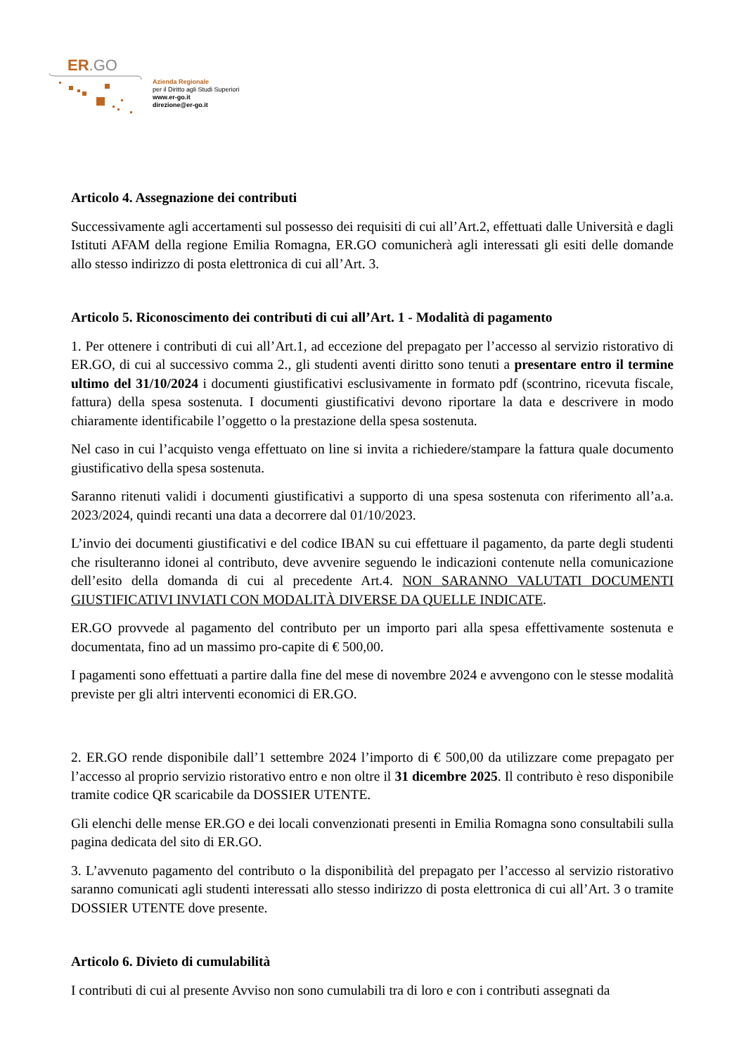ER.GO
Azienda Regionale
per il Diritto agli Studi Superiori
www.er-go.it
direzione@er-go.it
Articolo 4. Assegnazione dei contributi
Successivamente agli accertamenti sul possesso dei requisiti di cui all’Art.2, effettuati dalle Università e dagli Istituti AFAM della regione Emilia Romagna, ER.GO comunicherà agli interessati gli esiti delle domande allo stesso indirizzo di posta elettronica di cui all’Art. 3.
Articolo 5. Riconoscimento dei contributi di cui all’Art. 1 - Modalità di pagamento
1. Per ottenere i contributi di cui all’Art.1, ad eccezione del prepagato per l’accesso al servizio ristorativo di ER.GO, di cui al successivo comma 2., gli studenti aventi diritto sono tenuti a presentare entro il termine ultimo del 31/10/2024 i documenti giustificativi esclusivamente in formato pdf (scontrino, ricevuta fiscale, fattura) della spesa sostenuta. I documenti giustificativi devono riportare la data e descrivere in modo chiaramente identificabile l’oggetto o la prestazione della spesa sostenuta.
Nel caso in cui l’acquisto venga effettuato on line si invita a richiedere/stampare la fattura quale documento giustificativo della spesa sostenuta.
Saranno ritenuti validi i documenti giustificativi a supporto di una spesa sostenuta con riferimento all’a.a. 2023/2024, quindi recanti una data a decorrere dal 01/10/2023.
L’invio dei documenti giustificativi e del codice IBAN su cui effettuare il pagamento, da parte degli studenti che risulteranno idonei al contributo, deve avvenire seguendo le indicazioni contenute nella comunicazione dell’esito della domanda di cui al precedente Art.4. NON SARANNO VALUTATI DOCUMENTI GIUSTIFICATIVI INVIATI CON MODALITÀ DIVERSE DA QUELLE INDICATE.
ER.GO provvede al pagamento del contributo per un importo pari alla spesa effettivamente sostenuta e documentata, fino ad un massimo pro-capite di € 500,00.
I pagamenti sono effettuati a partire dalla fine del mese di novembre 2024 e avvengono con le stesse modalità previste per gli altri interventi economici di ER.GO.
2. ER.GO rende disponibile dall’1 settembre 2024 l’importo di € 500,00 da utilizzare come prepagato per l’accesso al proprio servizio ristorativo entro e non oltre il 31 dicembre 2025. Il contributo è reso disponibile tramite codice QR scaricabile da DOSSIER UTENTE.
Gli elenchi delle mense ER.GO e dei locali convenzionati presenti in Emilia Romagna sono consultabili sulla pagina dedicata del sito di ER.GO.
3. L’avvenuto pagamento del contributo o la disponibilità del prepagato per l’accesso al servizio ristorativo saranno comunicati agli studenti interessati allo stesso indirizzo di posta elettronica di cui all’Art. 3 o tramite DOSSIER UTENTE dove presente.
Articolo 6. Divieto di cumulabilità
I contributi di cui al presente Avviso non sono cumulabili tra di loro e con i contributi assegnati da